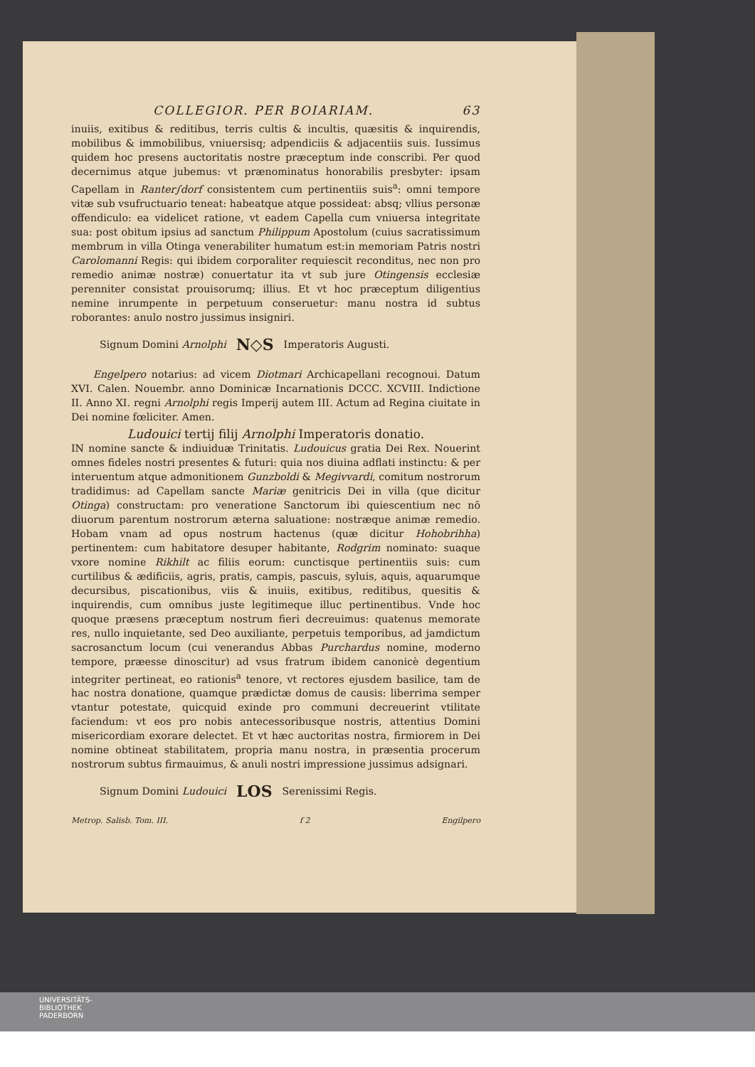COLLEGIOR. PER BOIARIAM. 63
inuiis, exitibus & reditibus, terris cultis & incultis, quæsitis & inquirendis, mobilibus & immobilibus, vniuersisq; adpendiciis & adjacentiis suis. Iussimus quidem hoc presens auctoritatis nostre præceptum inde conscribi. Per quod decernimus atque jubemus: vt prænominatus honorabilis presbyter: ipsam Capellam in Ranter∫dorf consistentem cum pertinentiis suis<sup>a</sup>: omni tempore vitæ sub vsufructuario teneat: habeatque atque possideat: absq; vllius personæ offendiculo: ea videlicet ratione, vt eadem Capella cum vniuersa integritate sua: post obitum ipsius ad sanctum Philippum Apostolum (cuius sacratissimum membrum in villa Otinga venerabiliter humatum est:in memoriam Patris nostri Carolomanni Regis: qui ibidem corporaliter requiescit reconditus, nec non pro remedio animæ nostræ) conuertatur ita vt sub jure Otingensis ecclesiæ perenniter consistat prouisorumq; illius. Et vt hoc præceptum diligentius nemine inrumpente in perpetuum conseruetur: manu nostra id subtus roborantes: anulo nostro jussimus insigniri.
Signum Domini Arnolphi N◇S Imperatoris Augusti.
Engelpero notarius: ad vicem Diotmari Archicapellani recognoui. Datum XVI. Calen. Nouembr. anno Dominicæ Incarnationis DCCC. XCVIII. Indictione II. Anno XI. regni Arnolphi regis Imperij autem III. Actum ad Regina ciuitate in Dei nomine fœliciter. Amen.
Ludouici tertij filij Arnolphi Imperatoris donatio.
IN nomine sancte & indiuiduæ Trinitatis. Ludouicus gratia Dei Rex. Nouerint omnes fideles nostri presentes & futuri: quia nos diuina adflati instinctu: & per interuentum atque admonitionem Gunzboldi & Megivvardi, comitum nostrorum tradidimus: ad Capellam sancte Mariæ genitricis Dei in villa (que dicitur Otinga) constructam: pro veneratione Sanctorum ibi quiescentium nec nō diuorum parentum nostrorum æterna saluatione: nostræque animæ remedio. Hobam vnam ad opus nostrum hactenus (quæ dicitur Hohobrihha) pertinentem: cum habitatore desuper habitante, Rodgrim nominato: suaque vxore nomine Rikhilt ac filiis eorum: cunctisque pertinentiis suis: cum curtilibus & ædificiis, agris, pratis, campis, pascuis, syluis, aquis, aquarumque decursibus, piscationibus, viis & inuiis, exitibus, reditibus, quesitis & inquirendis, cum omnibus juste legitimeque illuc pertinentibus. Vnde hoc quoque præsens præceptum nostrum fieri decreuimus: quatenus memorate res, nullo inquietante, sed Deo auxiliante, perpetuis temporibus, ad jamdictum sacrosanctum locum (cui venerandus Abbas Purchardus nomine, moderno tempore, præesse dinoscitur) ad vsus fratrum ibidem canonicè degentium integriter pertineat, eo rationis<sup>a</sup> tenore, vt rectores ejusdem basilice, tam de hac nostra donatione, quamque prædictæ domus de causis: liberrima semper vtantur potestate, quicquid exinde pro communi decreuerint vtilitate faciendum: vt eos pro nobis antecessoribusque nostris, attentius Domini misericordiam exorare delectet. Et vt hæc auctoritas nostra, firmiorem in Dei nomine obtineat stabilitatem, propria manu nostra, in præsentia procerum nostrorum subtus firmauimus, & anuli nostri impressione jussimus adsignari.
Signum Domini Ludouici LOS Serenissimi Regis.
Metrop. Salisb. Tom. III. f 2 Engilpero
UNIVERSITÄTS-
BIBLIOTHEK
PADERBORN